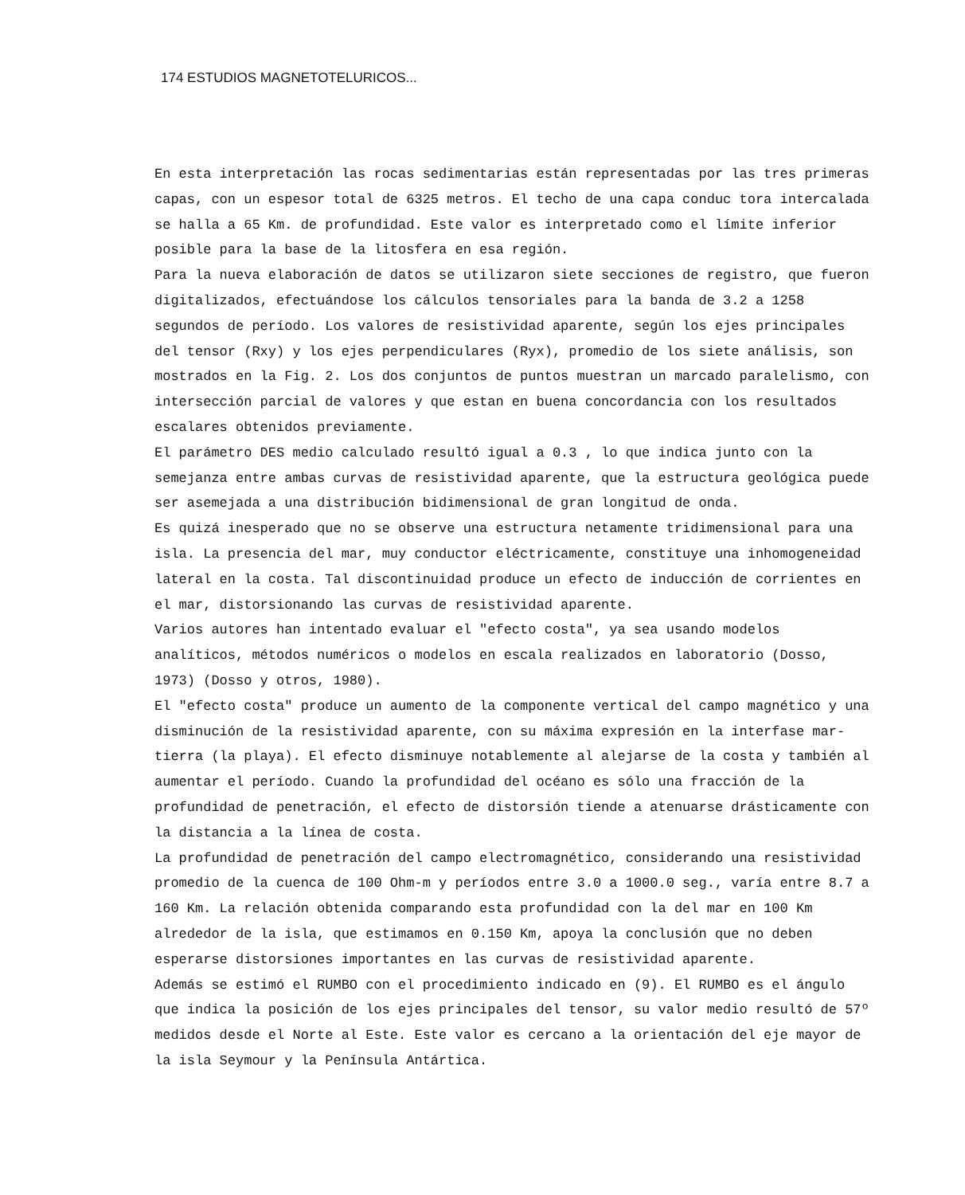174 ESTUDIOS MAGNETOTELURICOS...
En esta interpretación las rocas sedimentarias están representadas por las tres primeras capas, con un espesor total de 6325 metros. El techo de una capa conduc tora intercalada se halla a 65 Km. de profundidad. Este valor es interpretado como el límite inferior posible para la base de la litosfera en esa región.
Para la nueva elaboración de datos se utilizaron siete secciones de registro, que fueron digitalizados, efectuándose los cálculos tensoriales para la banda de 3.2 a 1258 segundos de período. Los valores de resistividad aparente, según los ejes principales del tensor (Rxy) y los ejes perpendiculares (Ryx), promedio de los siete análisis, son mostrados en la Fig. 2. Los dos conjuntos de puntos muestran un marcado paralelismo, con intersección parcial de valores y que estan en buena concordancia con los resultados escalares obtenidos previamente.
El parámetro DES medio calculado resultó igual a 0.3 , lo que indica junto con la semejanza entre ambas curvas de resistividad aparente, que la estructura geológica puede ser asemejada a una distribución bidimensional de gran longitud de onda.
Es quizá inesperado que no se observe una estructura netamente tridimensional para una isla. La presencia del mar, muy conductor eléctricamente, constituye una inhomogeneidad lateral en la costa. Tal discontinuidad produce un efecto de inducción de corrientes en el mar, distorsionando las curvas de resistividad aparente.
Varios autores han intentado evaluar el "efecto costa", ya sea usando modelos analíticos, métodos numéricos o modelos en escala realizados en laboratorio (Dosso, 1973) (Dosso y otros, 1980).
El "efecto costa" produce un aumento de la componente vertical del campo magnético y una disminución de la resistividad aparente, con su máxima expresión en la interfase mar-tierra (la playa). El efecto disminuye notablemente al alejarse de la costa y también al aumentar el período. Cuando la profundidad del océano es sólo una fracción de la profundidad de penetración, el efecto de distorsión tiende a atenuarse drásticamente con la distancia a la línea de costa.
La profundidad de penetración del campo electromagnético, considerando una resistividad promedio de la cuenca de 100 Ohm-m y períodos entre 3.0 a 1000.0 seg., varía entre 8.7 a 160 Km. La relación obtenida comparando esta profundidad con la del mar en 100 Km alrededor de la isla, que estimamos en 0.150 Km, apoya la conclusión que no deben esperarse distorsiones importantes en las curvas de resistividad aparente.
Además se estimó el RUMBO con el procedimiento indicado en (9). El RUMBO es el ángulo que indica la posición de los ejes principales del tensor, su valor medio resultó de 57º medidos desde el Norte al Este. Este valor es cercano a la orientación del eje mayor de la isla Seymour y la Península Antártica.